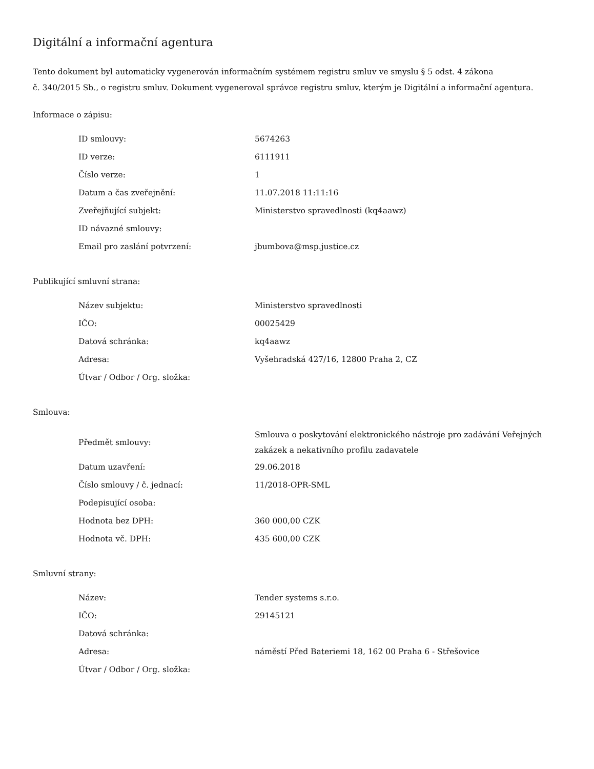Digitální a informační agentura
Tento dokument byl automaticky vygenerován informačním systémem registru smluv ve smyslu § 5 odst. 4 zákona
č. 340/2015 Sb., o registru smluv. Dokument vygeneroval správce registru smluv, kterým je Digitální a informační agentura.
Informace o zápisu:
| ID smlouvy: | 5674263 |
| ID verze: | 6111911 |
| Číslo verze: | 1 |
| Datum a čas zveřejnění: | 11.07.2018 11:11:16 |
| Zveřejňující subjekt: | Ministerstvo spravedlnosti (kq4aawz) |
| ID návazné smlouvy: | |
| Email pro zaslání potvrzení: | jbumbova@msp.justice.cz |
Publikující smluvní strana:
| Název subjektu: | Ministerstvo spravedlnosti |
| IČO: | 00025429 |
| Datová schránka: | kq4aawz |
| Adresa: | Vyšehradská 427/16, 12800 Praha 2, CZ |
| Útvar / Odbor / Org. složka: | |
Smlouva:
| Předmět smlouvy: | Smlouva o poskytování elektronického nástroje pro zadávání Veřejných zakázek a nekativního profilu zadavatele |
| Datum uzavření: | 29.06.2018 |
| Číslo smlouvy / č. jednací: | 11/2018-OPR-SML |
| Podepisující osoba: | |
| Hodnota bez DPH: | 360 000,00 CZK |
| Hodnota vč. DPH: | 435 600,00 CZK |
Smluvní strany:
| Název: | Tender systems s.r.o. |
| IČO: | 29145121 |
| Datová schránka: | |
| Adresa: | náměstí Před Bateriemi 18, 162 00 Praha 6 - Střešovice |
| Útvar / Odbor / Org. složka: | |